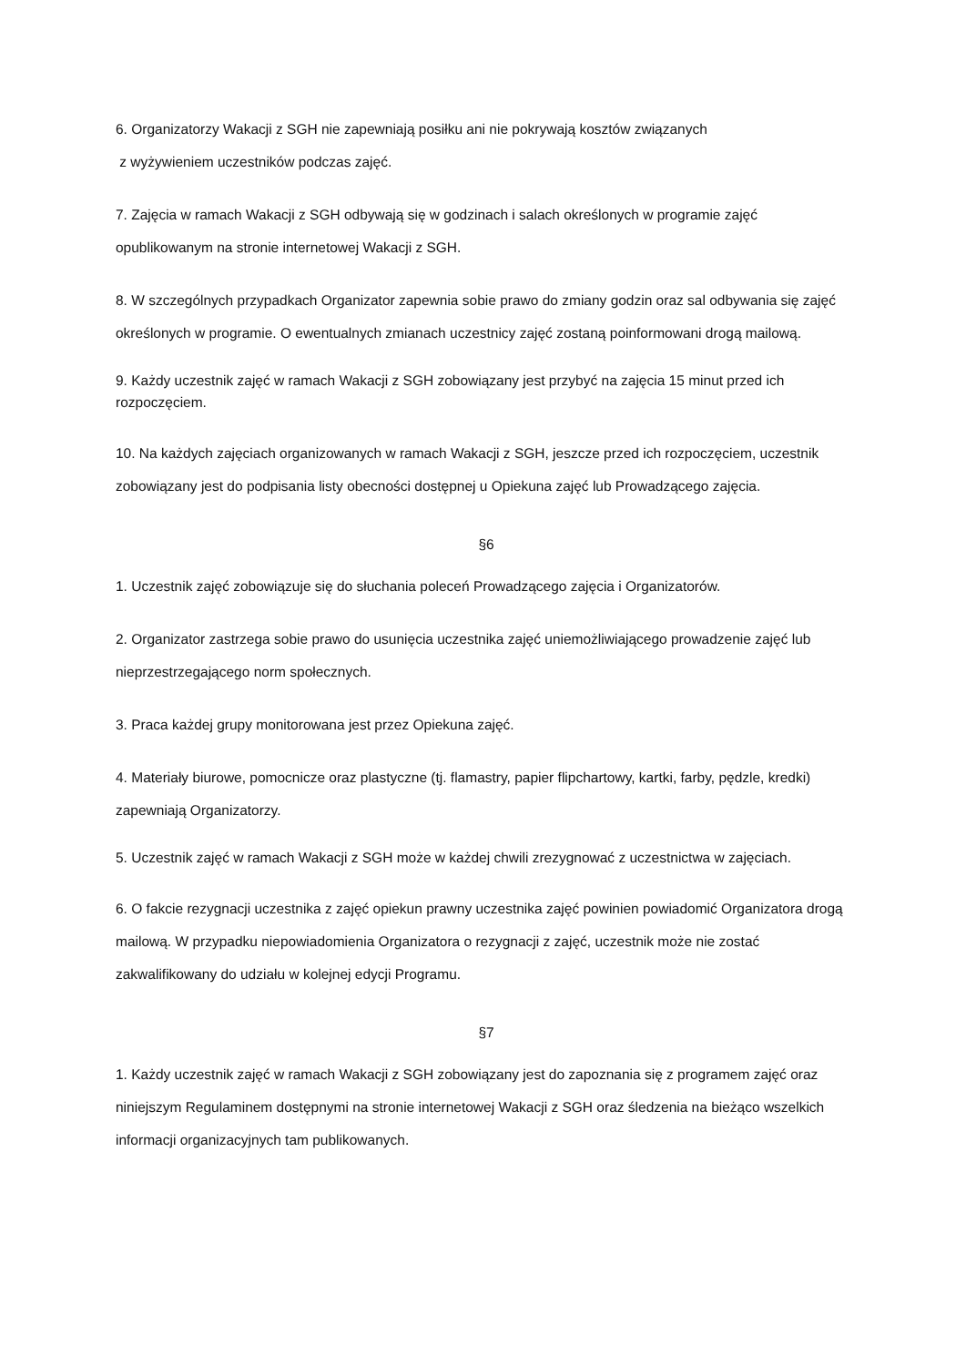6. Organizatorzy Wakacji z SGH nie zapewniają posiłku ani nie pokrywają kosztów związanych
z wyżywieniem uczestników podczas zajęć.
7. Zajęcia w ramach Wakacji z SGH odbywają się w godzinach i salach określonych w programie zajęć opublikowanym na stronie internetowej Wakacji z SGH.
8. W szczególnych przypadkach Organizator zapewnia sobie prawo do zmiany godzin oraz sal odbywania się zajęć określonych w programie. O ewentualnych zmianach uczestnicy zajęć zostaną poinformowani drogą mailową.
9. Każdy uczestnik zajęć w ramach Wakacji z SGH zobowiązany jest przybyć na zajęcia 15 minut przed ich rozpoczęciem.
10. Na każdych zajęciach organizowanych w ramach Wakacji z SGH, jeszcze przed ich rozpoczęciem, uczestnik zobowiązany jest do podpisania listy obecności dostępnej u Opiekuna zajęć lub Prowadzącego zajęcia.
§6
1. Uczestnik zajęć zobowiązuje się do słuchania poleceń Prowadzącego zajęcia i Organizatorów.
2. Organizator zastrzega sobie prawo do usunięcia uczestnika zajęć uniemożliwiającego prowadzenie zajęć lub nieprzestrzegającego norm społecznych.
3. Praca każdej grupy monitorowana jest przez Opiekuna zajęć.
4. Materiały biurowe, pomocnicze oraz plastyczne (tj. flamastry, papier flipchartowy, kartki, farby, pędzle, kredki) zapewniają Organizatorzy.
5. Uczestnik zajęć w ramach Wakacji z SGH może w każdej chwili zrezygnować z uczestnictwa w zajęciach.
6. O fakcie rezygnacji uczestnika z zajęć opiekun prawny uczestnika zajęć powinien powiadomić Organizatora drogą mailową. W przypadku niepowiadomienia Organizatora o rezygnacji z zajęć, uczestnik może nie zostać zakwalifikowany do udziału w kolejnej edycji Programu.
§7
1. Każdy uczestnik zajęć w ramach Wakacji z SGH zobowiązany jest do zapoznania się z programem zajęć oraz niniejszym Regulaminem dostępnymi na stronie internetowej Wakacji z SGH oraz śledzenia na bieżąco wszelkich informacji organizacyjnych tam publikowanych.